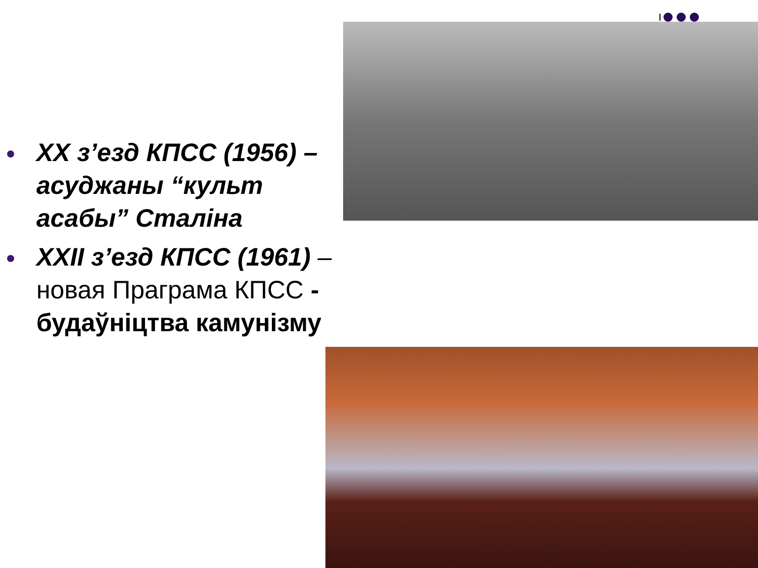XX з’езд КПСС (1956) – асуджаны “культ асабы” Сталіна
XXII з’езд КПСС (1961) – новая Праграма КПСС - будаўніцтва камунізму